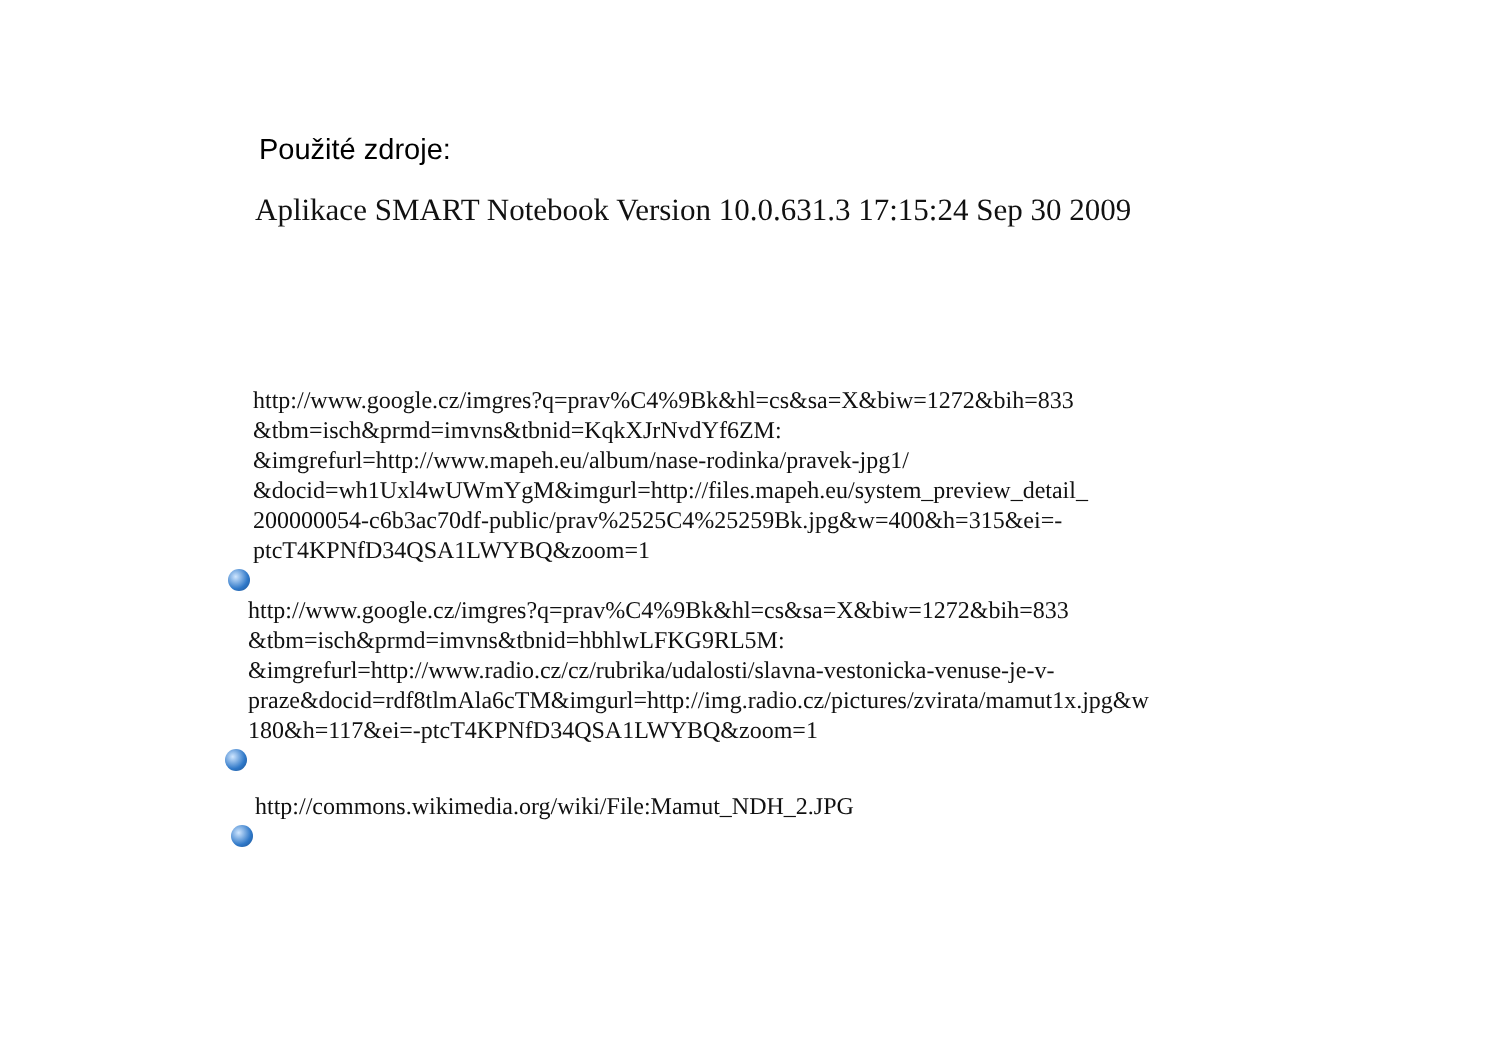Použité zdroje:
Aplikace SMART Notebook Version 10.0.631.3 17:15:24 Sep 30 2009
http://www.google.cz/imgres?q=prav%C4%9Bk&hl=cs&sa=X&biw=1272&bih=833
&tbm=isch&prmd=imvns&tbnid=KqkXJrNvdYf6ZM:
&imgrefurl=http://www.mapeh.eu/album/nase-rodinka/pravek-jpg1/
&docid=wh1Uxl4wUWmYgM&imgurl=http://files.mapeh.eu/system_preview_detail_
200000054-c6b3ac70df-public/prav%2525C4%25259Bk.jpg&w=400&h=315&ei=-
ptcT4KPNfD34QSA1LWYBQ&zoom=1
http://www.google.cz/imgres?q=prav%C4%9Bk&hl=cs&sa=X&biw=1272&bih=833
&tbm=isch&prmd=imvns&tbnid=hbhlwLFKG9RL5M:
&imgrefurl=http://www.radio.cz/cz/rubrika/udalosti/slavna-vestonicka-venuse-je-v-
praze&docid=rdf8tlmAla6cTM&imgurl=http://img.radio.cz/pictures/zvirata/mamut1x.jpg&w
180&h=117&ei=-ptcT4KPNfD34QSA1LWYBQ&zoom=1
http://commons.wikimedia.org/wiki/File:Mamut_NDH_2.JPG